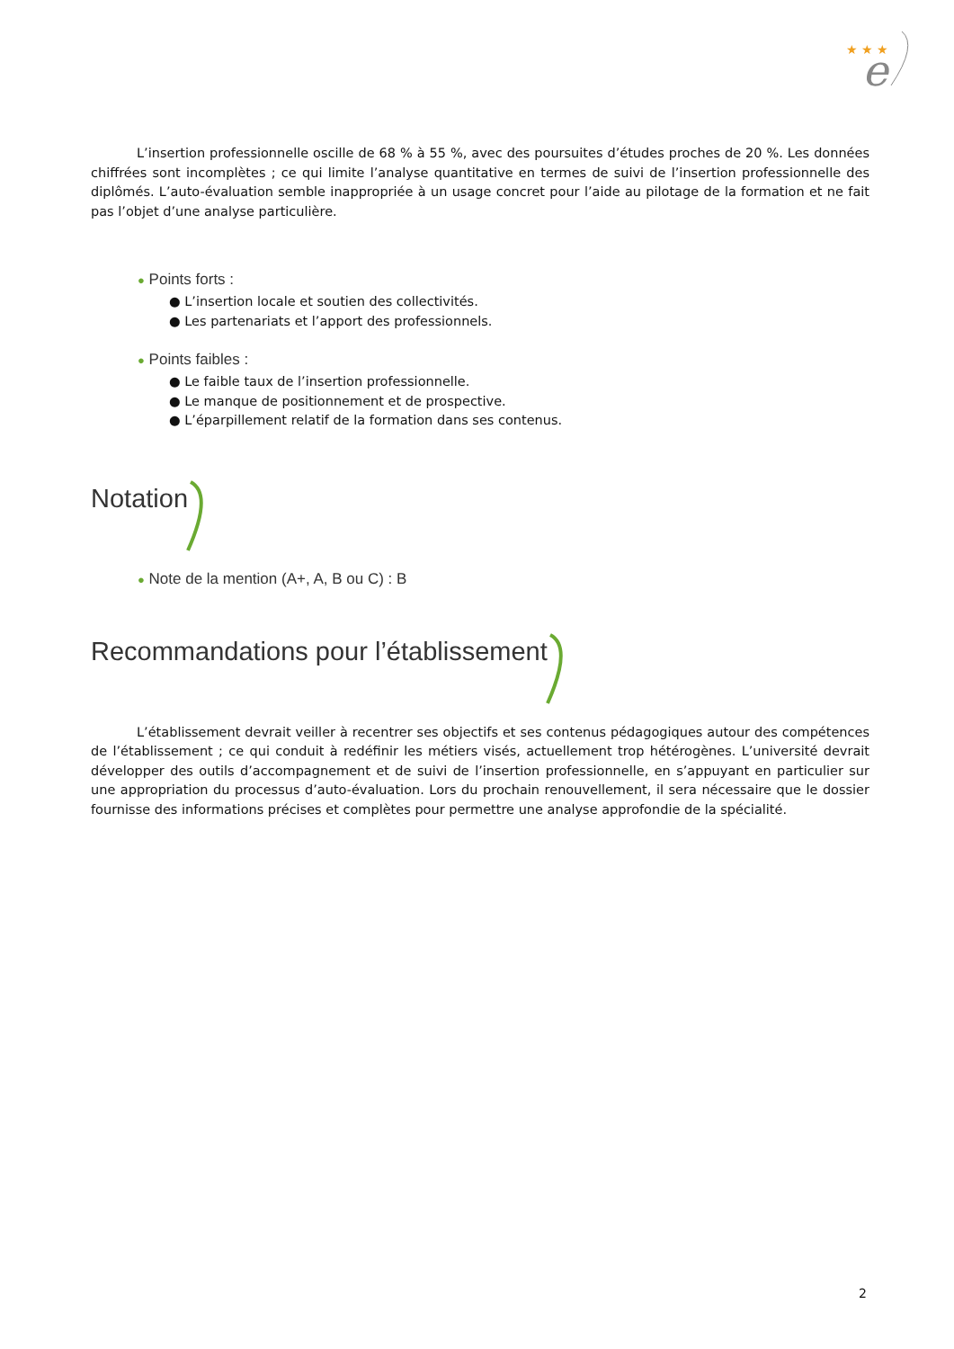★ ★ ★
e
L’insertion professionnelle oscille de 68 % à 55 %, avec des poursuites d’études proches de 20 %. Les données chiffrées sont incomplètes ; ce qui limite l’analyse quantitative en termes de suivi de l’insertion professionnelle des diplômés. L’auto-évaluation semble inappropriée à un usage concret pour l’aide au pilotage de la formation et ne fait pas l’objet d’une analyse particulière.
● Points forts :
● L’insertion locale et soutien des collectivités.
● Les partenariats et l’apport des professionnels.
● Points faibles :
● Le faible taux de l’insertion professionnelle.
● Le manque de positionnement et de prospective.
● L’éparpillement relatif de la formation dans ses contenus.
Notation
● Note de la mention (A+, A, B ou C) : B
Recommandations pour l’établissement
L’établissement devrait veiller à recentrer ses objectifs et ses contenus pédagogiques autour des compétences de l’établissement ; ce qui conduit à redéfinir les métiers visés, actuellement trop hétérogènes. L’université devrait développer des outils d’accompagnement et de suivi de l’insertion professionnelle, en s’appuyant en particulier sur une appropriation du processus d’auto-évaluation. Lors du prochain renouvellement, il sera nécessaire que le dossier fournisse des informations précises et complètes pour permettre une analyse approfondie de la spécialité.
2